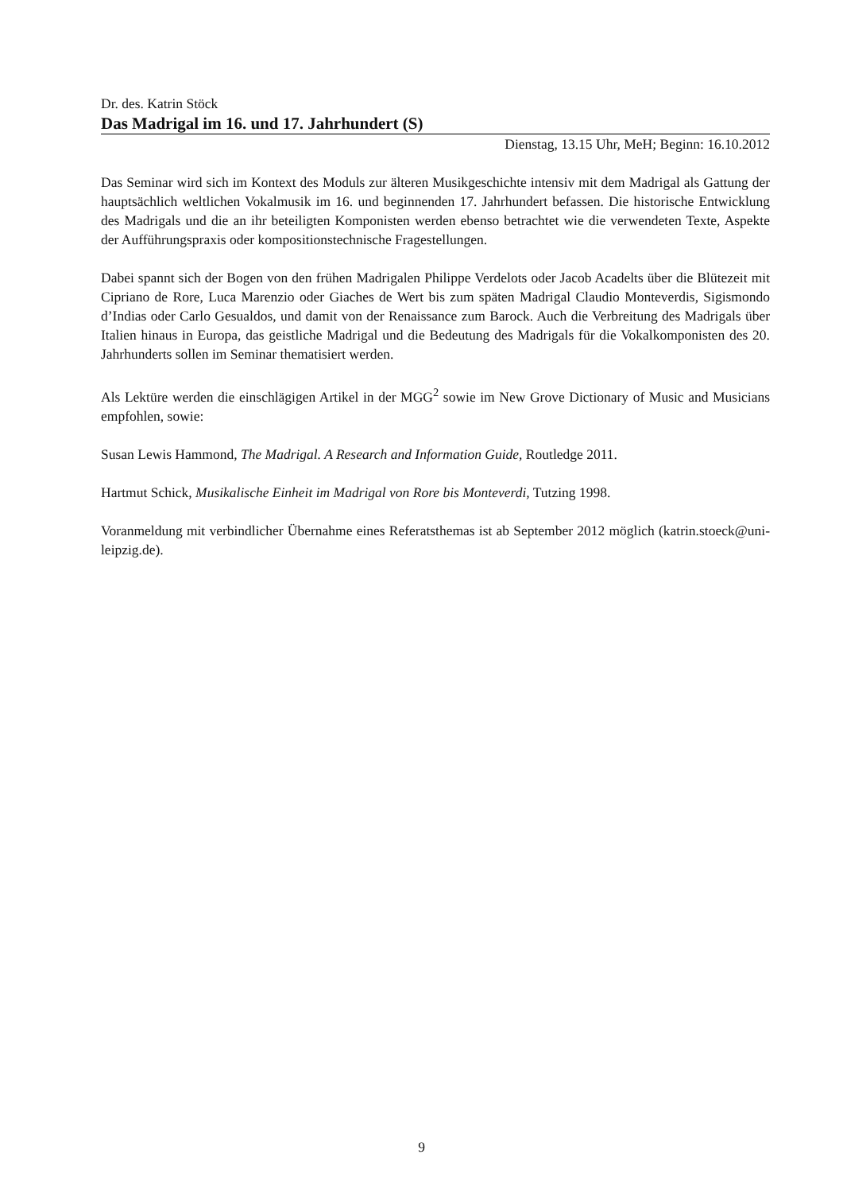Dr. des. Katrin Stöck
Das Madrigal im 16. und 17. Jahrhundert (S)
Dienstag, 13.15 Uhr, MeH; Beginn: 16.10.2012
Das Seminar wird sich im Kontext des Moduls zur älteren Musikgeschichte intensiv mit dem Madrigal als Gattung der hauptsächlich weltlichen Vokalmusik im 16. und beginnenden 17. Jahrhundert befassen. Die historische Entwicklung des Madrigals und die an ihr beteiligten Komponisten werden ebenso betrachtet wie die verwendeten Texte, Aspekte der Aufführungspraxis oder kompositionstechnische Fragestellungen.
Dabei spannt sich der Bogen von den frühen Madrigalen Philippe Verdelots oder Jacob Acadelts über die Blütezeit mit Cipriano de Rore, Luca Marenzio oder Giaches de Wert bis zum späten Madrigal Claudio Monteverdis, Sigismondo d’Indias oder Carlo Gesualdos, und damit von der Renaissance zum Barock. Auch die Verbreitung des Madrigals über Italien hinaus in Europa, das geistliche Madrigal und die Bedeutung des Madrigals für die Vokalkomponisten des 20. Jahrhunderts sollen im Seminar thematisiert werden.
Als Lektüre werden die einschlägigen Artikel in der MGG<sup>2</sup> sowie im New Grove Dictionary of Music and Musicians empfohlen, sowie:
Susan Lewis Hammond, The Madrigal. A Research and Information Guide, Routledge 2011.
Hartmut Schick, Musikalische Einheit im Madrigal von Rore bis Monteverdi, Tutzing 1998.
Voranmeldung mit verbindlicher Übernahme eines Referatsthemas ist ab September 2012 möglich (katrin.stoeck@uni-leipzig.de).
9